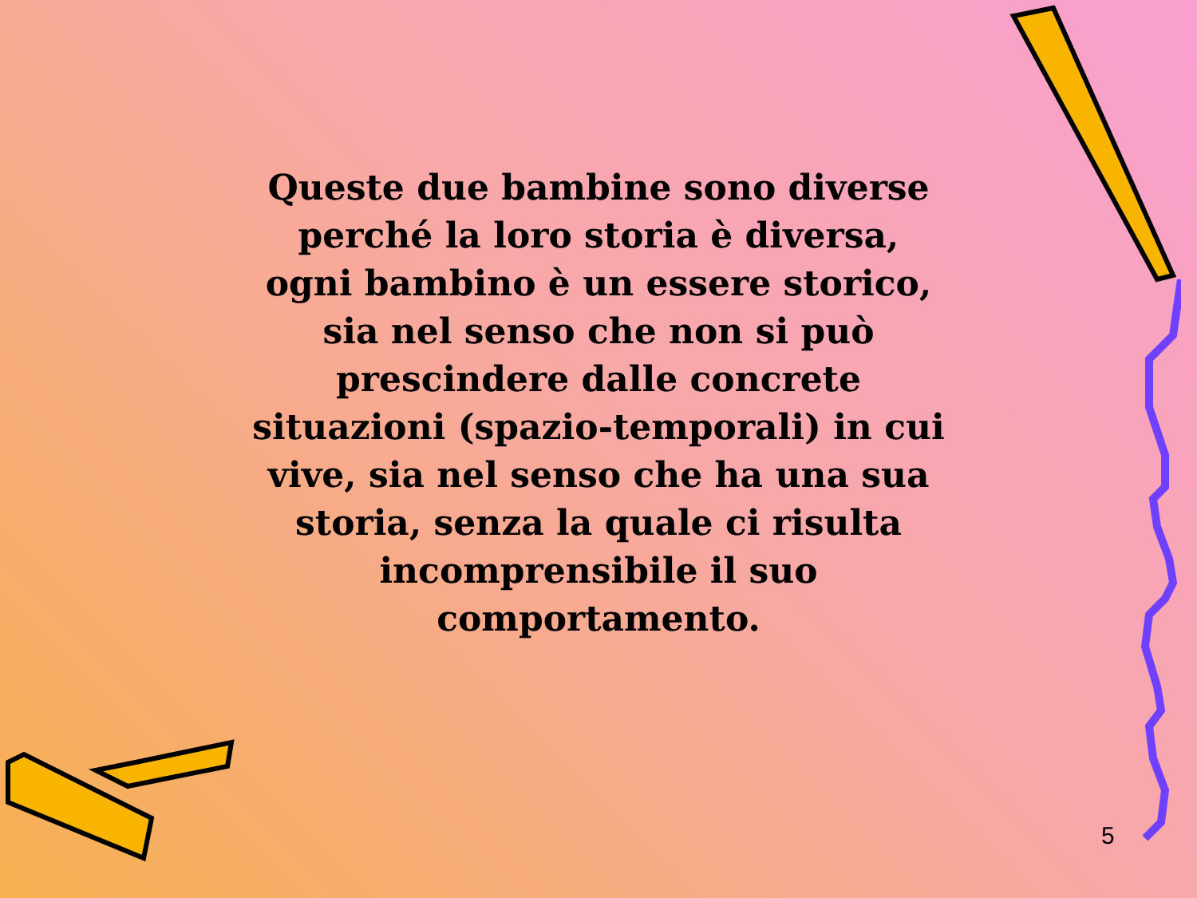Queste due bambine sono diverse
perché la loro storia è diversa,
ogni bambino è un essere storico,
sia nel senso che non si può
prescindere dalle concrete
situazioni (spazio-temporali) in cui
vive, sia nel senso che ha una sua
storia, senza la quale ci risulta
incomprensibile il suo
comportamento.
5